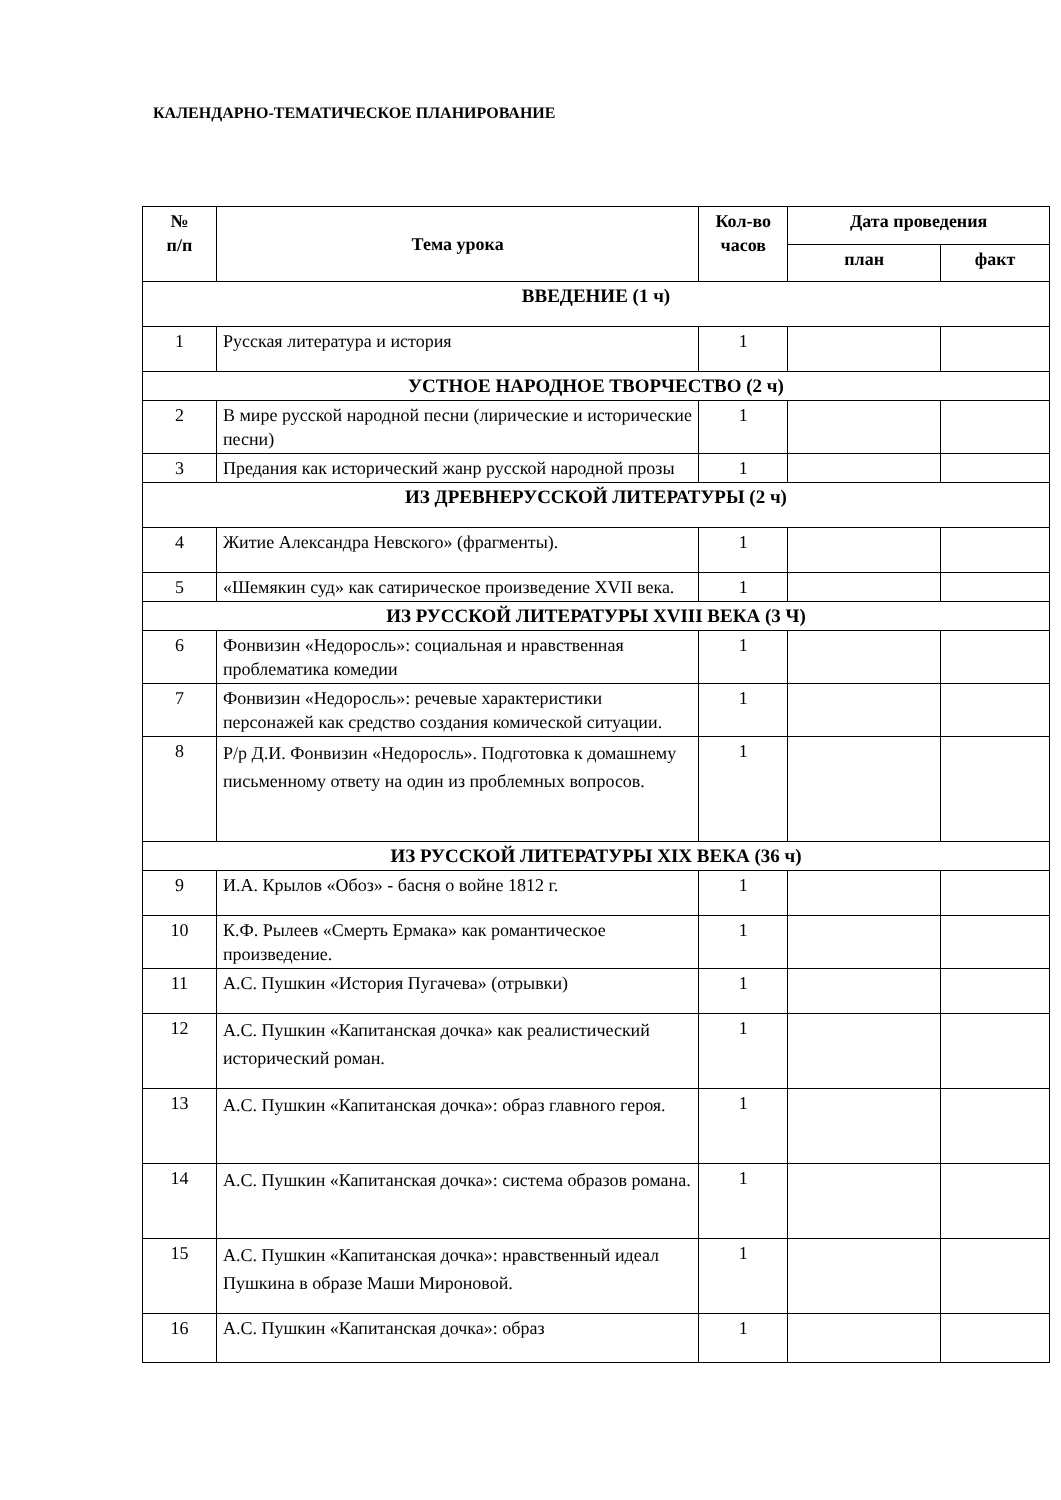КАЛЕНДАРНО-ТЕМАТИЧЕСКОЕ ПЛАНИРОВАНИЕ
| № п/п | Тема урока | Кол-во часов | Дата проведения | |
| --- | --- | --- | --- | --- |
| | | | план | факт |
| ВВЕДЕНИЕ (1 ч) | | | | |
| 1 | Русская литература и история | 1 | | |
| УСТНОЕ НАРОДНОЕ ТВОРЧЕСТВО (2 ч) | | | | |
| 2 | В мире русской народной песни (лирические и исторические песни) | 1 | | |
| 3 | Предания как исторический жанр русской народной прозы | 1 | | |
| ИЗ ДРЕВНЕРУССКОЙ ЛИТЕРАТУРЫ (2 ч) | | | | |
| 4 | Житие Александра Невского» (фрагменты). | 1 | | |
| 5 | «Шемякин суд» как сатирическое произведение XVII века. | 1 | | |
| ИЗ РУССКОЙ ЛИТЕРАТУРЫ XVIII ВЕКА (3 Ч) | | | | |
| 6 | Фонвизин «Недоросль»: социальная и нравственная проблематика комедии | 1 | | |
| 7 | Фонвизин «Недоросль»: речевые характеристики персонажей как средство создания комической ситуации. | 1 | | |
| 8 | Р/р Д.И. Фонвизин «Недоросль». Подготовка к домашнему письменному ответу на один из проблемных вопросов. | 1 | | |
| ИЗ РУССКОЙ ЛИТЕРАТУРЫ XIX ВЕКА (36 ч) | | | | |
| 9 | И.А. Крылов «Обоз» - басня о войне 1812 г. | 1 | | |
| 10 | К.Ф. Рылеев «Смерть Ермака» как романтическое произведение. | 1 | | |
| 11 | А.С. Пушкин «История Пугачева» (отрывки) | 1 | | |
| 12 | А.С. Пушкин «Капитанская дочка» как реалистический исторический роман. | 1 | | |
| 13 | А.С. Пушкин «Капитанская дочка»: образ главного героя. | 1 | | |
| 14 | А.С. Пушкин «Капитанская дочка»: система образов романа. | 1 | | |
| 15 | А.С. Пушкин «Капитанская дочка»: нравственный идеал Пушкина в образе Маши Мироновой. | 1 | | |
| 16 | А.С. Пушкин «Капитанская дочка»: образ | 1 | | |